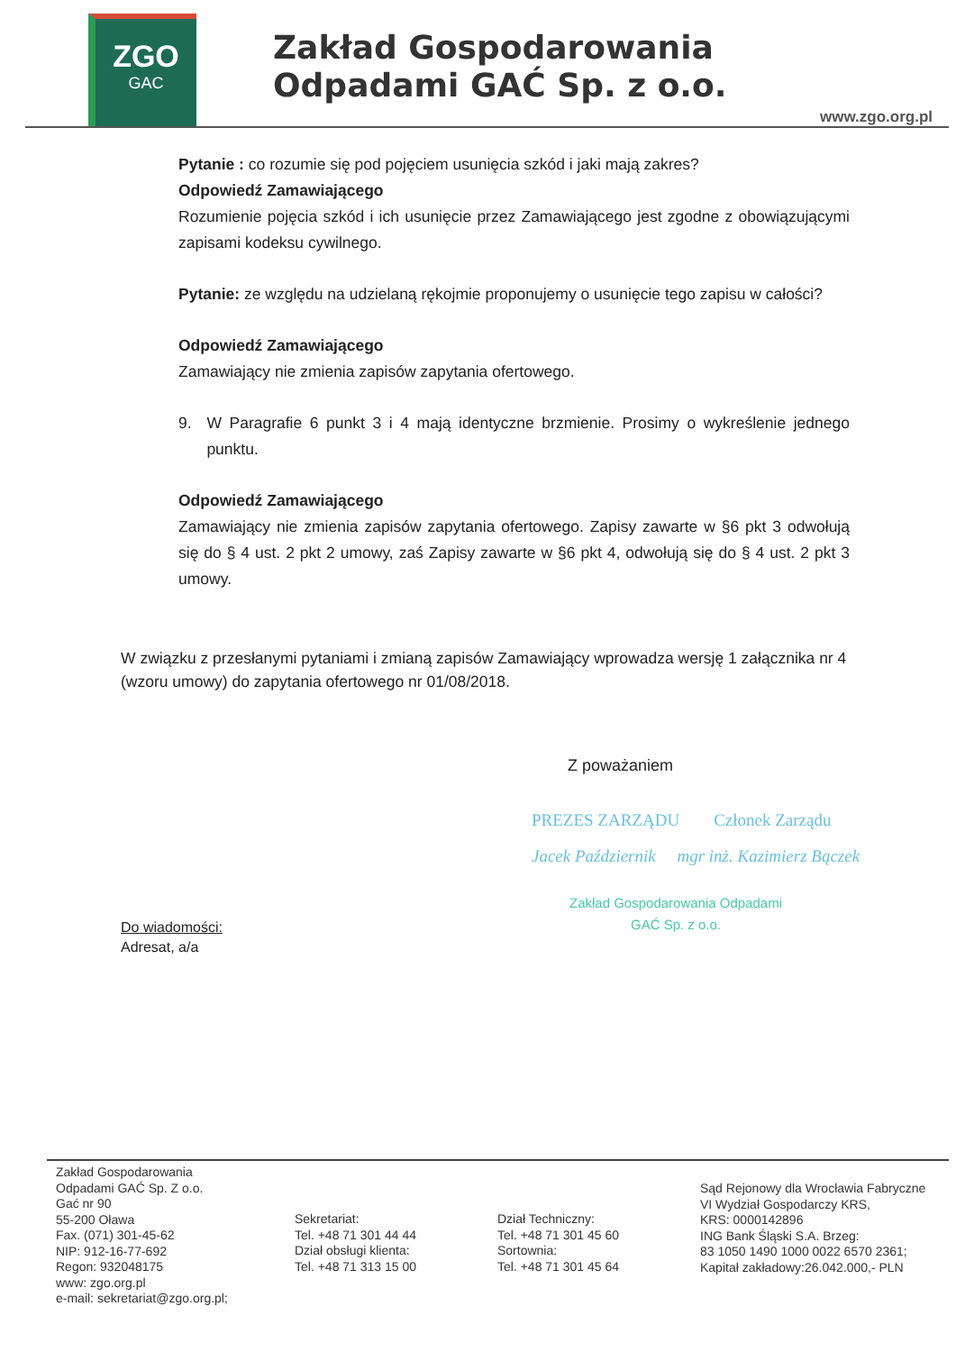ZGO
GAC
Zakład Gospodarowania
Odpadami GAĆ Sp. z o.o.
www.zgo.org.pl
Pytanie : co rozumie się pod pojęciem usunięcia szkód i jaki mają zakres?
Odpowiedź Zamawiającego
Rozumienie pojęcia szkód i ich usunięcie przez Zamawiającego jest zgodne z obowiązującymi zapisami kodeksu cywilnego.
Pytanie: ze względu na udzielaną rękojmie proponujemy o usunięcie tego zapisu w całości?
Odpowiedź Zamawiającego
Zamawiający nie zmienia zapisów zapytania ofertowego.
9. W Paragrafie 6 punkt 3 i 4 mają identyczne brzmienie. Prosimy o wykreślenie jednego punktu.
Odpowiedź Zamawiającego
Zamawiający nie zmienia zapisów zapytania ofertowego. Zapisy zawarte w §6 pkt 3 odwołują się do § 4 ust. 2 pkt 2 umowy, zaś Zapisy zawarte w §6 pkt 4, odwołują się do § 4 ust. 2 pkt 3 umowy.
W związku z przesłanymi pytaniami i zmianą zapisów Zamawiający wprowadza wersję 1 załącznika nr 4 (wzoru umowy) do zapytania ofertowego nr 01/08/2018.
Z poważaniem
PREZES ZARZĄDU Członek Zarządu
Jacek Październik mgr inż. Kazimierz Bączek
Zakład Gospodarowania Odpadami
GAĆ Sp. z o.o.
Do wiadomości:
Adresat, a/a
Zakład Gospodarowania
Odpadami GAĆ Sp. Z o.o.
Gać nr 90
55-200 Oława
Fax. (071) 301-45-62
NIP: 912-16-77-692
Regon: 932048175
www: zgo.org.pl
e-mail: sekretariat@zgo.org.pl;
Sekretariat:
Tel. +48 71 301 44 44
Dział obsługi klienta:
Tel. +48 71 313 15 00
Dział Techniczny:
Tel. +48 71 301 45 60
Sortownia:
Tel. +48 71 301 45 64
Sąd Rejonowy dla Wrocławia Fabryczne
VI Wydział Gospodarczy KRS,
KRS: 0000142896
ING Bank Śląski S.A. Brzeg:
83 1050 1490 1000 0022 6570 2361;
Kapitał zakładowy:26.042.000,- PLN